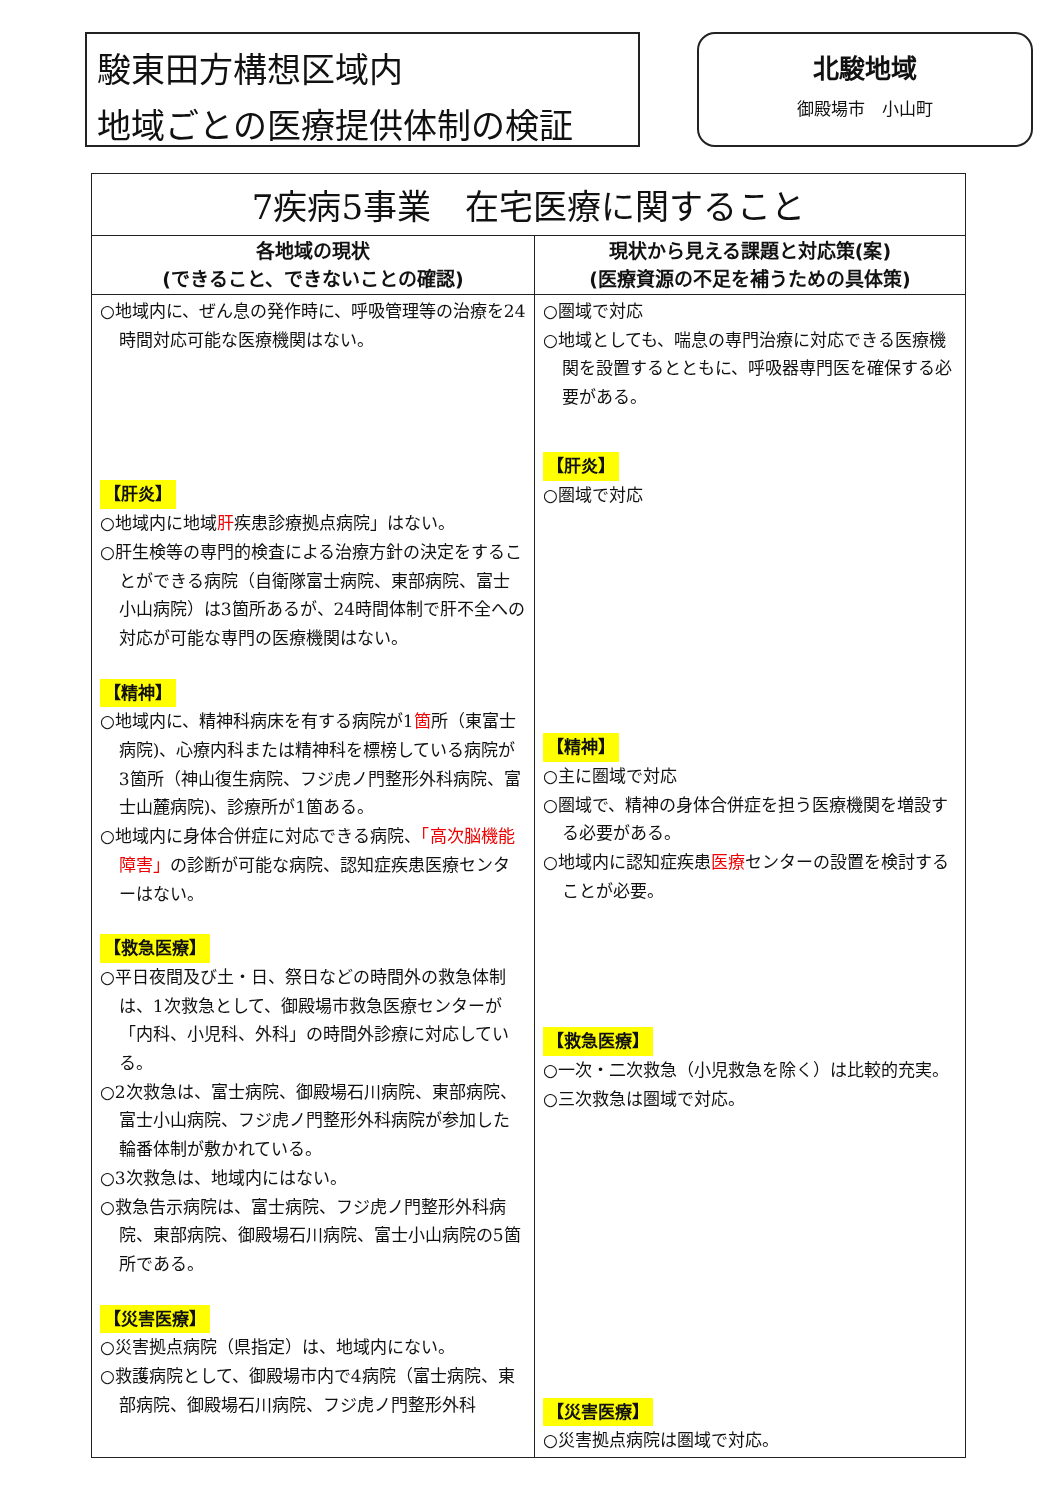駿東田方構想区域内
地域ごとの医療提供体制の検証
北駿地域
御殿場市　小山町
| 7疾病5事業 在宅医療に関すること | |
| --- | --- |
| 各地域の現状 (できること、できないことの確認) | 現状から見える課題と対応策(案) (医療資源の不足を補うための具体策) |
| ○地域内に、ぜん息の発作時に、呼吸管理等の治療を24時間対応可能な医療機関はない。 【肝炎】 ○地域内に地域 肝 疾患診療拠点病院」はない。 ○肝生検等の専門的検査による治療方針の決定をすることができる病院（自衛隊富士病院、東部病院、富士小山病院）は3箇所あるが、24時間体制で肝不全への対応が可能な専門の医療機関はない。 【精神】 ○地域内に、精神科病床を有する病院が1 箇 所（東富士病院)、心療内科または精神科を標榜している病院が3箇所（神山復生病院、フジ虎ノ門整形外科病院、富士山麓病院)、診療所が1箇ある。 ○地域内に身体合併症に対応できる病院、 「高次脳機能障害」 の診断が可能な病院、認知症疾患医療センターはない。 【救急医療】 ○平日夜間及び土・日、祭日などの時間外の救急体制は、1次救急として、御殿場市救急医療センターが「内科、小児科、外科」の時間外診療に対応している。 ○2次救急は、富士病院、御殿場石川病院、東部病院、富士小山病院、フジ虎ノ門整形外科病院が参加した輪番体制が敷かれている。 ○3次救急は、地域内にはない。 ○救急告示病院は、富士病院、フジ虎ノ門整形外科病院、東部病院、御殿場石川病院、富士小山病院の5箇所である。 【災害医療】 ○災害拠点病院（県指定）は、地域内にない。 ○救護病院として、御殿場市内で4病院（富士病院、東部病院、御殿場石川病院、フジ虎ノ門整形外科 | ○圏域で対応 ○地域としても、喘息の専門治療に対応できる医療機関を設置するとともに、呼吸器専門医を確保する必要がある。 【肝炎】 ○圏域で対応 【精神】 ○主に圏域で対応 ○圏域で、精神の身体合併症を担う医療機関を増設する必要がある。 ○地域内に認知症疾患 医療 センターの設置を検討することが必要。 【救急医療】 ○一次・二次救急（小児救急を除く）は比較的充実。 ○三次救急は圏域で対応。 【災害医療】 ○災害拠点病院は圏域で対応。 |